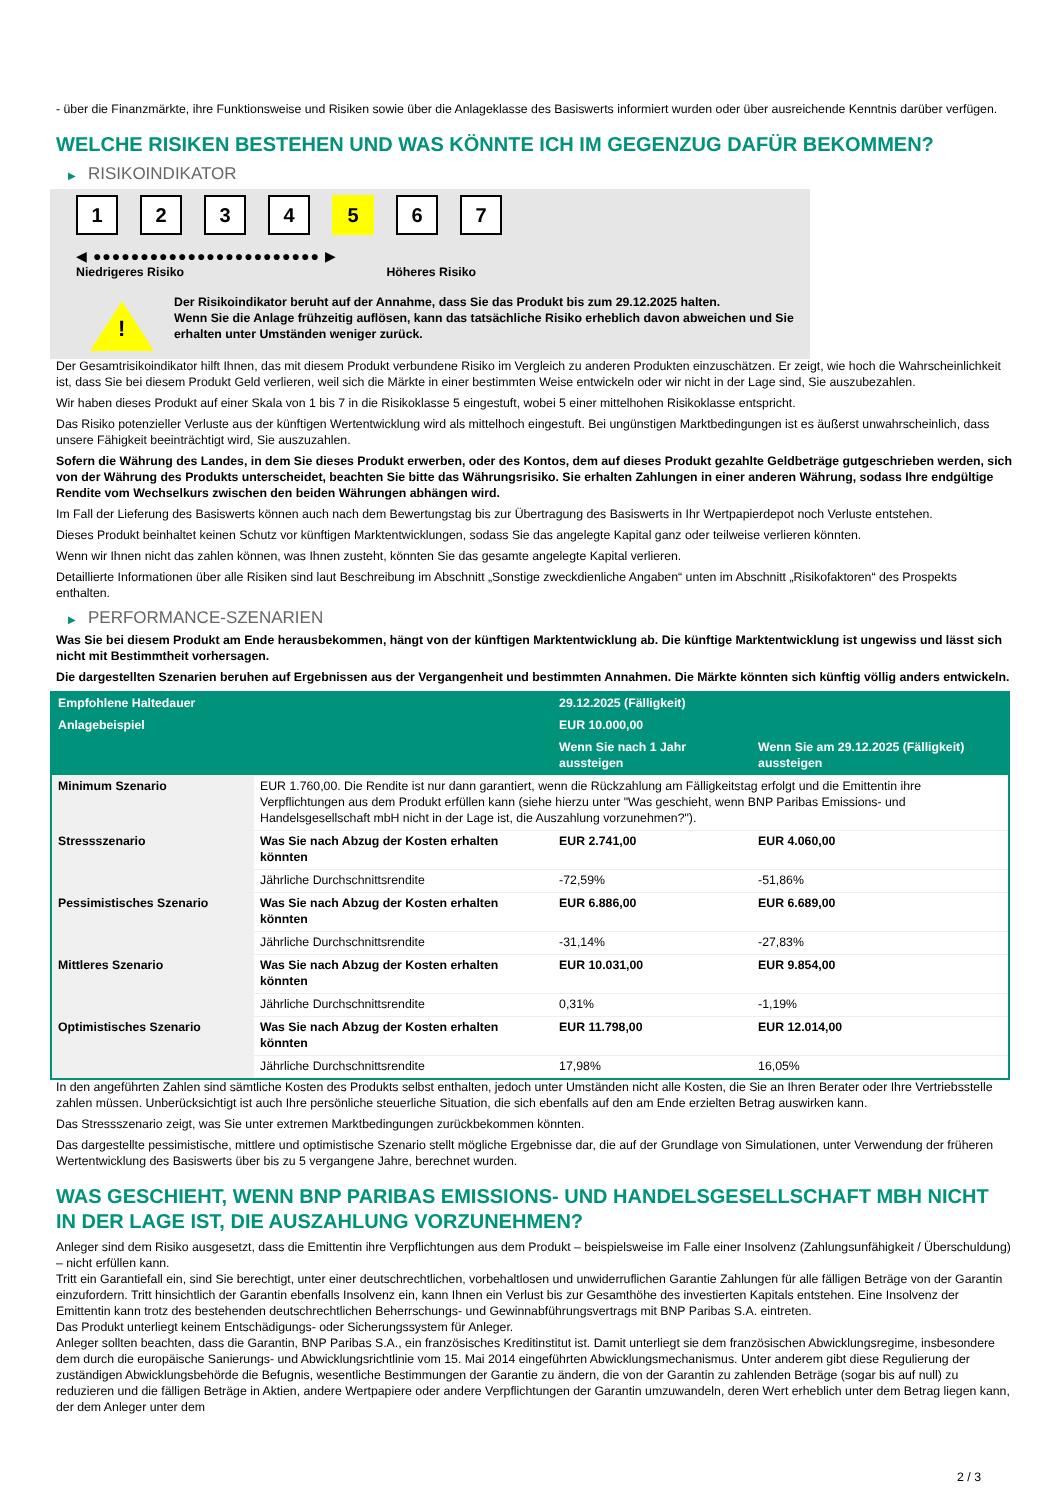- über die Finanzmärkte, ihre Funktionsweise und Risiken sowie über die Anlageklasse des Basiswerts informiert wurden oder über ausreichende Kenntnis darüber verfügen.
WELCHE RISIKEN BESTEHEN UND WAS KÖNNTE ICH IM GEGENZUG DAFÜR BEKOMMEN?
▶ RISIKOINDIKATOR
1 2 3 4 5 6 7
◀ ●●●●●●●●●●●●●●●●●●●●●●●● ▶
Niedrigeres Risiko Höheres Risiko
!
Der Risikoindikator beruht auf der Annahme, dass Sie das Produkt bis zum 29.12.2025 halten.
Wenn Sie die Anlage frühzeitig auflösen, kann das tatsächliche Risiko erheblich davon abweichen und Sie erhalten unter Umständen weniger zurück.
Der Gesamtrisikoindikator hilft Ihnen, das mit diesem Produkt verbundene Risiko im Vergleich zu anderen Produkten einzuschätzen. Er zeigt, wie hoch die Wahrscheinlichkeit ist, dass Sie bei diesem Produkt Geld verlieren, weil sich die Märkte in einer bestimmten Weise entwickeln oder wir nicht in der Lage sind, Sie auszubezahlen.
Wir haben dieses Produkt auf einer Skala von 1 bis 7 in die Risikoklasse 5 eingestuft, wobei 5 einer mittelhohen Risikoklasse entspricht.
Das Risiko potenzieller Verluste aus der künftigen Wertentwicklung wird als mittelhoch eingestuft. Bei ungünstigen Marktbedingungen ist es äußerst unwahrscheinlich, dass unsere Fähigkeit beeinträchtigt wird, Sie auszuzahlen.
Sofern die Währung des Landes, in dem Sie dieses Produkt erwerben, oder des Kontos, dem auf dieses Produkt gezahlte Geldbeträge gutgeschrieben werden, sich von der Währung des Produkts unterscheidet, beachten Sie bitte das Währungsrisiko. Sie erhalten Zahlungen in einer anderen Währung, sodass Ihre endgültige Rendite vom Wechselkurs zwischen den beiden Währungen abhängen wird.
Im Fall der Lieferung des Basiswerts können auch nach dem Bewertungstag bis zur Übertragung des Basiswerts in Ihr Wertpapierdepot noch Verluste entstehen.
Dieses Produkt beinhaltet keinen Schutz vor künftigen Marktentwicklungen, sodass Sie das angelegte Kapital ganz oder teilweise verlieren könnten.
Wenn wir Ihnen nicht das zahlen können, was Ihnen zusteht, könnten Sie das gesamte angelegte Kapital verlieren.
Detaillierte Informationen über alle Risiken sind laut Beschreibung im Abschnitt „Sonstige zweckdienliche Angaben“ unten im Abschnitt „Risikofaktoren“ des Prospekts enthalten.
▶ PERFORMANCE-SZENARIEN
Was Sie bei diesem Produkt am Ende herausbekommen, hängt von der künftigen Marktentwicklung ab. Die künftige Marktentwicklung ist ungewiss und lässt sich nicht mit Bestimmtheit vorhersagen.
Die dargestellten Szenarien beruhen auf Ergebnissen aus der Vergangenheit und bestimmten Annahmen. Die Märkte könnten sich künftig völlig anders entwickeln.
| Empfohlene Haltedauer | | 29.12.2025 (Fälligkeit) | |
| --- | --- | --- | --- |
| Anlagebeispiel | | EUR 10.000,00 | |
| | | Wenn Sie nach 1 Jahr aussteigen | Wenn Sie am 29.12.2025 (Fälligkeit) aussteigen |
| Minimum Szenario | EUR 1.760,00. Die Rendite ist nur dann garantiert, wenn die Rückzahlung am Fälligkeitstag erfolgt und die Emittentin ihre Verpflichtungen aus dem Produkt erfüllen kann (siehe hierzu unter "Was geschieht, wenn BNP Paribas Emissions- und Handelsgesellschaft mbH nicht in der Lage ist, die Auszahlung vorzunehmen?"). | | |
| Stressszenario | Was Sie nach Abzug der Kosten erhalten könnten | EUR 2.741,00 | EUR 4.060,00 |
| | Jährliche Durchschnittsrendite | -72,59% | -51,86% |
| Pessimistisches Szenario | Was Sie nach Abzug der Kosten erhalten könnten | EUR 6.886,00 | EUR 6.689,00 |
| | Jährliche Durchschnittsrendite | -31,14% | -27,83% |
| Mittleres Szenario | Was Sie nach Abzug der Kosten erhalten könnten | EUR 10.031,00 | EUR 9.854,00 |
| | Jährliche Durchschnittsrendite | 0,31% | -1,19% |
| Optimistisches Szenario | Was Sie nach Abzug der Kosten erhalten könnten | EUR 11.798,00 | EUR 12.014,00 |
| | Jährliche Durchschnittsrendite | 17,98% | 16,05% |
In den angeführten Zahlen sind sämtliche Kosten des Produkts selbst enthalten, jedoch unter Umständen nicht alle Kosten, die Sie an Ihren Berater oder Ihre Vertriebsstelle zahlen müssen. Unberücksichtigt ist auch Ihre persönliche steuerliche Situation, die sich ebenfalls auf den am Ende erzielten Betrag auswirken kann.
Das Stressszenario zeigt, was Sie unter extremen Marktbedingungen zurückbekommen könnten.
Das dargestellte pessimistische, mittlere und optimistische Szenario stellt mögliche Ergebnisse dar, die auf der Grundlage von Simulationen, unter Verwendung der früheren Wertentwicklung des Basiswerts über bis zu 5 vergangene Jahre, berechnet wurden.
WAS GESCHIEHT, WENN BNP PARIBAS EMISSIONS- UND HANDELSGESELLSCHAFT MBH NICHT IN DER LAGE IST, DIE AUSZAHLUNG VORZUNEHMEN?
Anleger sind dem Risiko ausgesetzt, dass die Emittentin ihre Verpflichtungen aus dem Produkt – beispielsweise im Falle einer Insolvenz (Zahlungsunfähigkeit / Überschuldung) – nicht erfüllen kann.
Tritt ein Garantiefall ein, sind Sie berechtigt, unter einer deutschrechtlichen, vorbehaltlosen und unwiderruflichen Garantie Zahlungen für alle fälligen Beträge von der Garantin einzufordern. Tritt hinsichtlich der Garantin ebenfalls Insolvenz ein, kann Ihnen ein Verlust bis zur Gesamthöhe des investierten Kapitals entstehen. Eine Insolvenz der Emittentin kann trotz des bestehenden deutschrechtlichen Beherrschungs- und Gewinnabführungsvertrags mit BNP Paribas S.A. eintreten.
Das Produkt unterliegt keinem Entschädigungs- oder Sicherungssystem für Anleger.
Anleger sollten beachten, dass die Garantin, BNP Paribas S.A., ein französisches Kreditinstitut ist. Damit unterliegt sie dem französischen Abwicklungsregime, insbesondere dem durch die europäische Sanierungs- und Abwicklungsrichtlinie vom 15. Mai 2014 eingeführten Abwicklungsmechanismus. Unter anderem gibt diese Regulierung der zuständigen Abwicklungsbehörde die Befugnis, wesentliche Bestimmungen der Garantie zu ändern, die von der Garantin zu zahlenden Beträge (sogar bis auf null) zu reduzieren und die fälligen Beträge in Aktien, andere Wertpapiere oder andere Verpflichtungen der Garantin umzuwandeln, deren Wert erheblich unter dem Betrag liegen kann, der dem Anleger unter dem
2 / 3